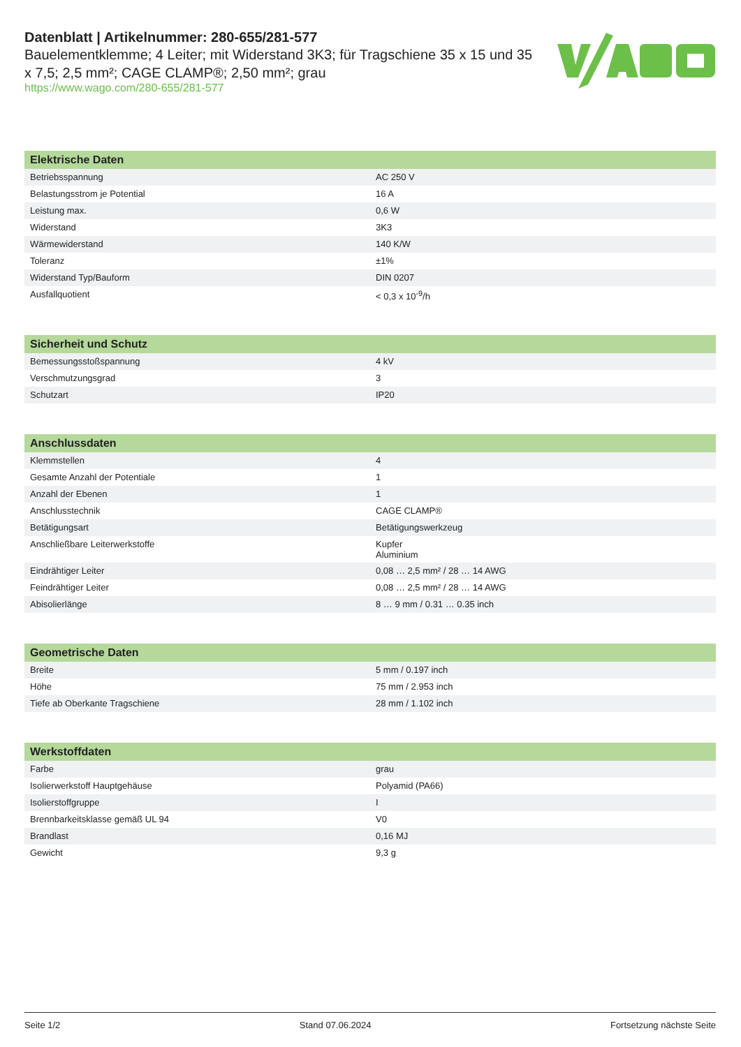Datenblatt | Artikelnummer: 280-655/281-577
Bauelementklemme; 4 Leiter; mit Widerstand 3K3; für Tragschiene 35 x 15 und 35 x 7,5; 2,5 mm²; CAGE CLAMP®; 2,50 mm²; grau
https://www.wago.com/280-655/281-577
| Elektrische Daten | |
| --- | --- |
| Betriebsspannung | AC 250 V |
| Belastungsstrom je Potential | 16 A |
| Leistung max. | 0,6 W |
| Widerstand | 3K3 |
| Wärmewiderstand | 140 K/W |
| Toleranz | ±1% |
| Widerstand Typ/Bauform | DIN 0207 |
| Ausfallquotient | < 0,3 x 10<sup>-9</sup>/h |
| Sicherheit und Schutz | |
| --- | --- |
| Bemessungsstoßspannung | 4 kV |
| Verschmutzungsgrad | 3 |
| Schutzart | IP20 |
| Anschlussdaten | |
| --- | --- |
| Klemmstellen | 4 |
| Gesamte Anzahl der Potentiale | 1 |
| Anzahl der Ebenen | 1 |
| Anschlusstechnik | CAGE CLAMP® |
| Betätigungsart | Betätigungswerkzeug |
| Anschließbare Leiterwerkstoffe | Kupfer Aluminium |
| Eindrähtiger Leiter | 0,08 … 2,5 mm² / 28 … 14 AWG |
| Feindrähtiger Leiter | 0,08 … 2,5 mm² / 28 … 14 AWG |
| Abisolierlänge | 8 … 9 mm / 0.31 … 0.35 inch |
| Geometrische Daten | |
| --- | --- |
| Breite | 5 mm / 0.197 inch |
| Höhe | 75 mm / 2.953 inch |
| Tiefe ab Oberkante Tragschiene | 28 mm / 1.102 inch |
| Werkstoffdaten | |
| --- | --- |
| Farbe | grau |
| Isolierwerkstoff Hauptgehäuse | Polyamid (PA66) |
| Isolierstoffgruppe | I |
| Brennbarkeitsklasse gemäß UL 94 | V0 |
| Brandlast | 0,16 MJ |
| Gewicht | 9,3 g |
Seite 1/2 Stand 07.06.2024 Fortsetzung nächste Seite